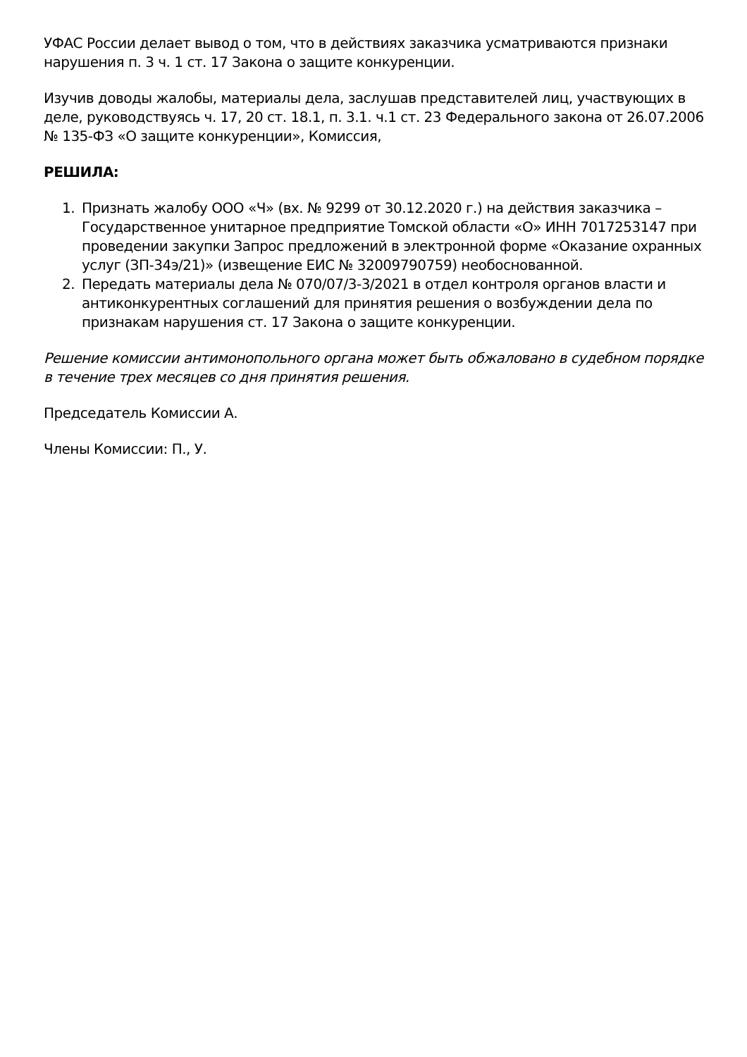УФАС России делает вывод о том, что в действиях заказчика усматриваются признаки нарушения п. 3 ч. 1 ст. 17 Закона о защите конкуренции.
Изучив доводы жалобы, материалы дела, заслушав представителей лиц, участвующих в деле, руководствуясь ч. 17, 20 ст. 18.1, п. 3.1. ч.1 ст. 23 Федерального закона от 26.07.2006 № 135-ФЗ «О защите конкуренции», Комиссия,
РЕШИЛА:
1. Признать жалобу ООО «Ч» (вх. № 9299 от 30.12.2020 г.) на действия заказчика – Государственное унитарное предприятие Томской области «О» ИНН 7017253147 при проведении закупки Запрос предложений в электронной форме «Оказание охранных услуг (ЗП-34э/21)» (извещение ЕИС № 32009790759) необоснованной.
2. Передать материалы дела № 070/07/3-3/2021 в отдел контроля органов власти и антиконкурентных соглашений для принятия решения о возбуждении дела по признакам нарушения ст. 17 Закона о защите конкуренции.
Решение комиссии антимонопольного органа может быть обжаловано в судебном порядке в течение трех месяцев со дня принятия решения.
Председатель Комиссии А.
Члены Комиссии: П., У.